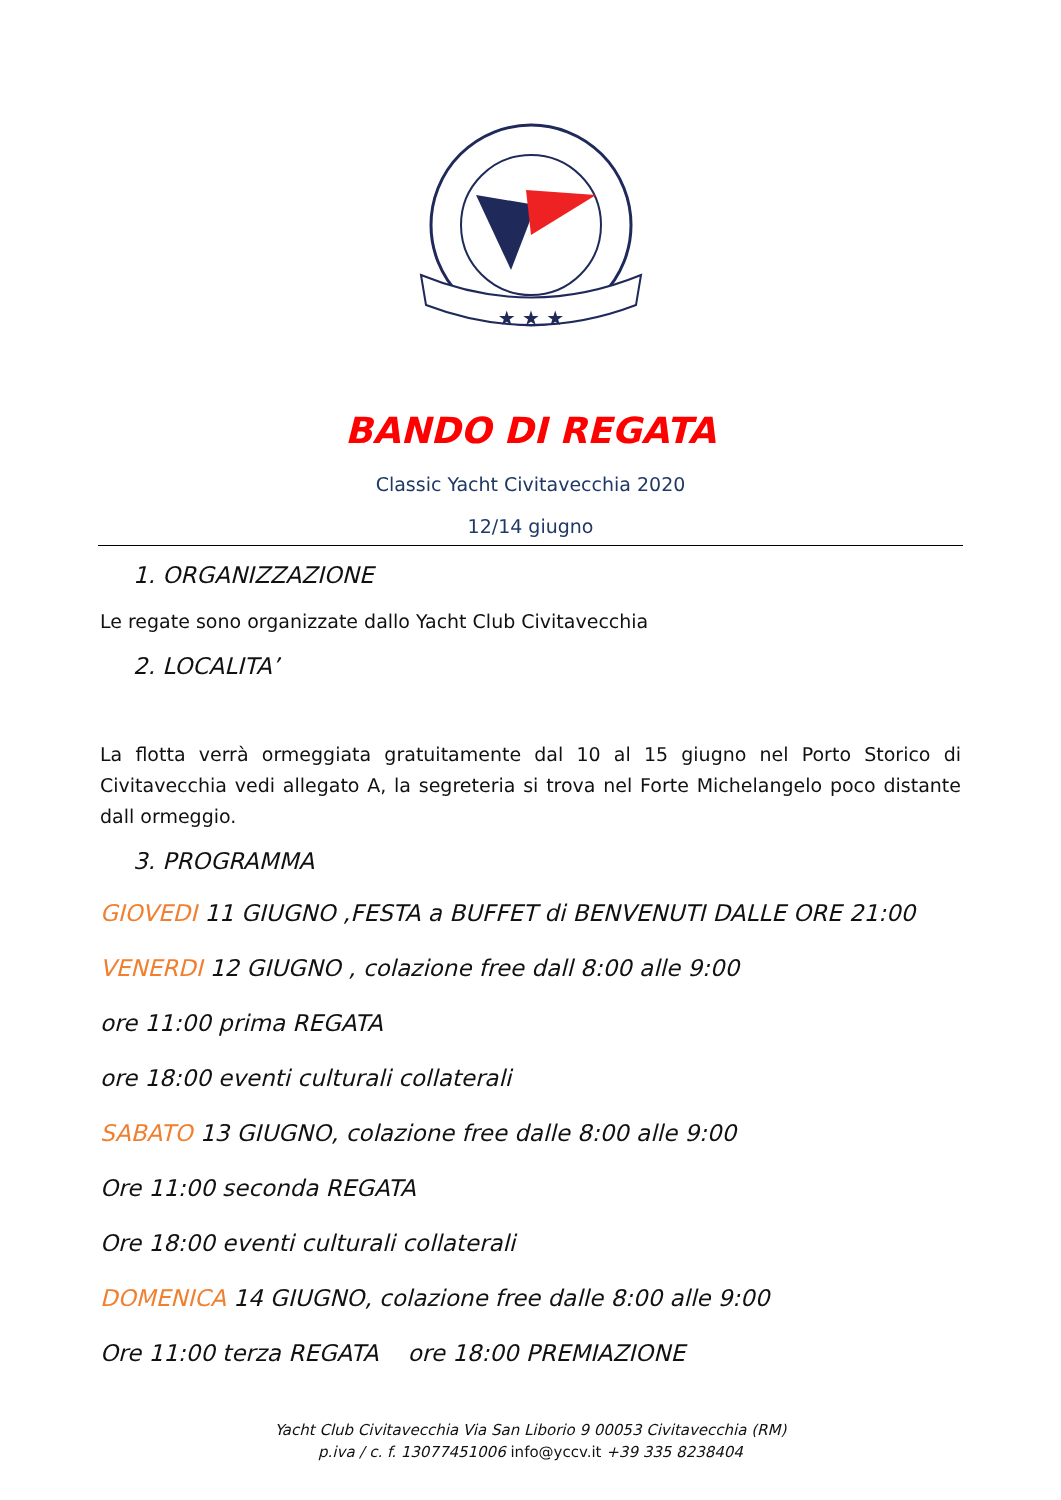★ ★ ★
BANDO DI REGATA
Classic Yacht Civitavecchia 2020
12/14 giugno
1. ORGANIZZAZIONE
Le regate sono organizzate dallo Yacht Club Civitavecchia
2. LOCALITA’
La flotta verrà ormeggiata gratuitamente dal 10 al 15 giugno nel Porto Storico di Civitavecchia vedi allegato A, la segreteria si trova nel Forte Michelangelo poco distante dall ormeggio.
3. PROGRAMMA
GIOVEDI 11 GIUGNO ,FESTA a BUFFET di BENVENUTI DALLE ORE 21:00
VENERDI 12 GIUGNO , colazione free dall 8:00 alle 9:00
ore 11:00 prima REGATA
ore 18:00 eventi culturali collaterali
SABATO 13 GIUGNO, colazione free dalle 8:00 alle 9:00
Ore 11:00 seconda REGATA
Ore 18:00 eventi culturali collaterali
DOMENICA 14 GIUGNO, colazione free dalle 8:00 alle 9:00
Ore 11:00 terza REGATA ore 18:00 PREMIAZIONE
Yacht Club Civitavecchia Via San Liborio 9 00053 Civitavecchia (RM)
p.iva / c. f. 13077451006 info@yccv.it +39 335 8238404